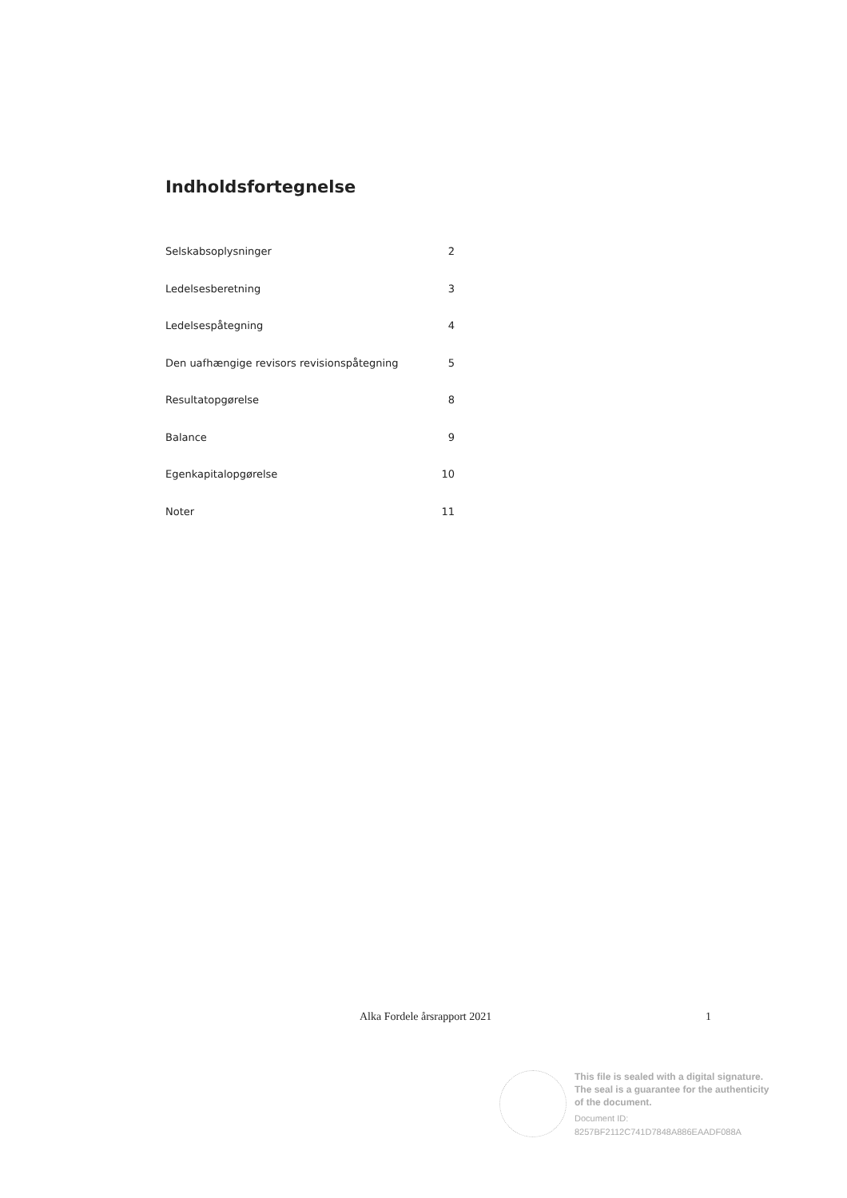Indholdsfortegnelse
Selskabsoplysninger 2
Ledelsesberetning 3
Ledelsespåtegning 4
Den uafhængige revisors revisionspåtegning 5
Resultatopgørelse 8
Balance 9
Egenkapitalopgørelse 10
Noter 11
Alka Fordele årsrapport 2021 1
This file is sealed with a digital signature.
The seal is a guarantee for the authenticity
of the document.
Document ID:
8257BF2112C741D7848A886EAADF088A